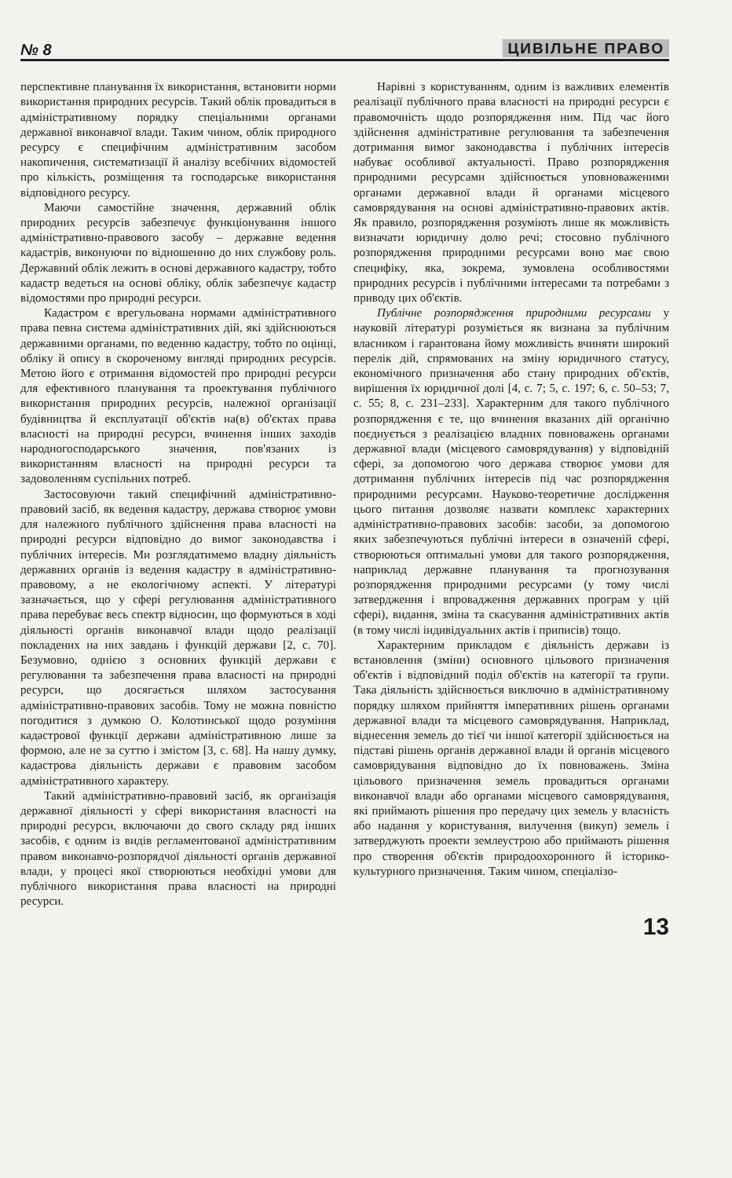№ 8 ЦИВІЛЬНЕ ПРАВО
перспективне планування їх використання, встановити норми використання природних ресурсів. Такий облік провадиться в адміністративному порядку спеціальними органами державної виконавчої влади. Таким чином, облік природного ресурсу є специфічним адміністративним засобом накопичення, систематизації й аналізу всебічних відомостей про кількість, розміщення та господарське використання відповідного ресурсу.
Маючи самостійне значення, державний облік природних ресурсів забезпечує функціонування іншого адміністративно-правового засобу – державне ведення кадастрів, виконуючи по відношенню до них службову роль. Державний облік лежить в основі державного кадастру, тобто кадастр ведеться на основі обліку, облік забезпечує кадастр відомостями про природні ресурси.
Кадастром є врегульована нормами адміністративного права певна система адміністративних дій, які здійснюються державними органами, по веденню кадастру, тобто по оцінці, обліку й опису в скороченому вигляді природних ресурсів. Метою його є отримання відомостей про природні ресурси для ефективного планування та проектування публічного використання природних ресурсів, належної організації будівництва й експлуатації об'єктів на(в) об'єктах права власності на природні ресурси, вчинення інших заходів народногосподарського значення, пов'язаних із використанням власності на природні ресурси та задоволенням суспільних потреб.
Застосовуючи такий специфічний адміністративно-правовий засіб, як ведення кадастру, держава створює умови для належного публічного здійснення права власності на природні ресурси відповідно до вимог законодавства і публічних інтересів. Ми розглядатимемо владну діяльність державних органів із ведення кадастру в адміністративно-правовому, а не екологічному аспекті. У літературі зазначається, що у сфері регулювання адміністративного права перебуває весь спектр відносин, що формуються в ході діяльності органів виконавчої влади щодо реалізації покладених на них завдань і функцій держави [2, с. 70]. Безумовно, однією з основних функцій держави є регулювання та забезпечення права власності на природні ресурси, що досягається шляхом застосування адміністративно-правових засобів. Тому не можна повністю погодитися з думкою О. Колотинської щодо розуміння кадастрової функції держави адміністративною лише за формою, але не за суттю і змістом [3, с. 68]. На нашу думку, кадастрова діяльність держави є правовим засобом адміністративного характеру.
Такий адміністративно-правовий засіб, як організація державної діяльності у сфері використання власності на природні ресурси, включаючи до свого складу ряд інших засобів, є одним із видів регламентованої адміністративним правом виконавчо-розпорядчої діяльності органів державної влади, у процесі якої створюються необхідні умови для публічного використання права власності на природні ресурси.
Нарівні з користуванням, одним із важливих елементів реалізації публічного права власності на природні ресурси є правомочність щодо розпорядження ним. Під час його здійснення адміністративне регулювання та забезпечення дотримання вимог законодавства і публічних інтересів набуває особливої актуальності. Право розпорядження природними ресурсами здійснюється уповноваженими органами державної влади й органами місцевого самоврядування на основі адміністративно-правових актів. Як правило, розпорядження розуміють лише як можливість визначати юридичну долю речі; стосовно публічного розпорядження природними ресурсами воно має свою специфіку, яка, зокрема, зумовлена особливостями природних ресурсів і публічними інтересами та потребами з приводу цих об'єктів.
Публічне розпорядження природними ресурсами у науковій літературі розуміється як визнана за публічним власником і гарантована йому можливість вчиняти широкий перелік дій, спрямованих на зміну юридичного статусу, економічного призначення або стану природних об'єктів, вирішення їх юридичної долі [4, с. 7; 5, с. 197; 6, с. 50–53; 7, с. 55; 8, с. 231–233]. Характерним для такого публічного розпорядження є те, що вчинення вказаних дій органічно поєднується з реалізацією владних повноважень органами державної влади (місцевого самоврядування) у відповідній сфері, за допомогою чого держава створює умови для дотримання публічних інтересів під час розпорядження природними ресурсами. Науково-теоретичне дослідження цього питання дозволяє назвати комплекс характерних адміністративно-правових засобів: засоби, за допомогою яких забезпечуються публічні інтереси в означеній сфері, створюються оптимальні умови для такого розпорядження, наприклад державне планування та прогнозування розпорядження природними ресурсами (у тому числі затвердження і впровадження державних програм у цій сфері), видання, зміна та скасування адміністративних актів (в тому числі індивідуальних актів і приписів) тощо.
Характерним прикладом є діяльність держави із встановлення (зміни) основного цільового призначення об'єктів і відповідний поділ об'єктів на категорії та групи. Така діяльність здійснюється виключно в адміністративному порядку шляхом прийняття імперативних рішень органами державної влади та місцевого самоврядування. Наприклад, віднесення земель до тієї чи іншої категорії здійснюється на підставі рішень органів державної влади й органів місцевого самоврядування відповідно до їх повноважень. Зміна цільового призначення земель провадиться органами виконавчої влади або органами місцевого самоврядування, які приймають рішення про передачу цих земель у власність або надання у користування, вилучення (викуп) земель і затверджують проекти землеустрою або приймають рішення про створення об'єктів природоохоронного й історико-культурного призначення. Таким чином, спеціалізо-
13